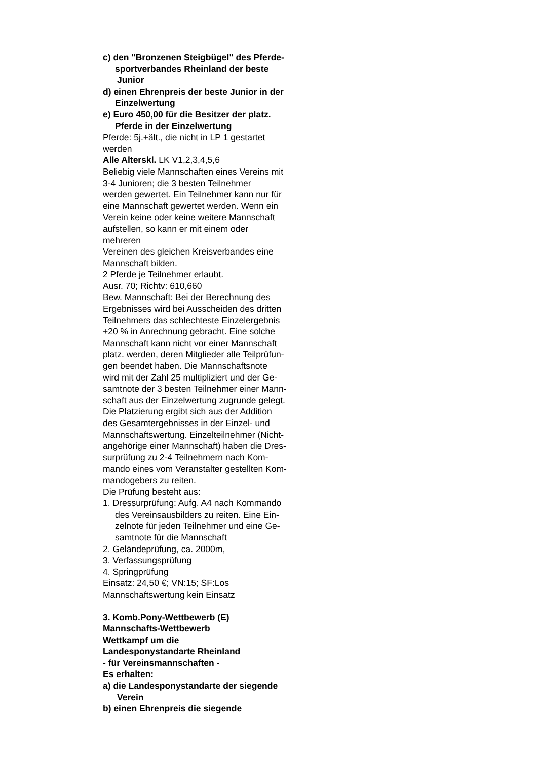c) den "Bronzenen Steigbügel" des Pferde-
sportverbandes Rheinland der beste
Junior
d) einen Ehrenpreis der beste Junior in der
Einzelwertung
e) Euro 450,00 für die Besitzer der platz.
Pferde in der Einzelwertung
Pferde: 5j.+ält., die nicht in LP 1 gestartet
werden
Alle Alterskl. LK V1,2,3,4,5,6
Beliebig viele Mannschaften eines Vereins mit
3-4 Junioren; die 3 besten Teilnehmer
werden gewertet. Ein Teilnehmer kann nur für
eine Mannschaft gewertet werden. Wenn ein
Verein keine oder keine weitere Mannschaft
aufstellen, so kann er mit einem oder
mehreren
Vereinen des gleichen Kreisverbandes eine
Mannschaft bilden.
2 Pferde je Teilnehmer erlaubt.
Ausr. 70; Richtv: 610,660
Bew. Mannschaft: Bei der Berechnung des
Ergebnisses wird bei Ausscheiden des dritten
Teilnehmers das schlechteste Einzelergebnis
+20 % in Anrechnung gebracht. Eine solche
Mannschaft kann nicht vor einer Mannschaft
platz. werden, deren Mitglieder alle Teilprüfun-
gen beendet haben. Die Mannschaftsnote
wird mit der Zahl 25 multipliziert und der Ge-
samtnote der 3 besten Teilnehmer einer Mann-
schaft aus der Einzelwertung zugrunde gelegt.
Die Platzierung ergibt sich aus der Addition
des Gesamtergebnisses in der Einzel- und
Mannschaftswertung. Einzelteilnehmer (Nicht-
angehörige einer Mannschaft) haben die Dres-
surprüfung zu 2-4 Teilnehmern nach Kom-
mando eines vom Veranstalter gestellten Kom-
mandogebers zu reiten.
Die Prüfung besteht aus:
1. Dressurprüfung: Aufg. A4 nach Kommando
des Vereinsausbilders zu reiten. Eine Ein-
zelnote für jeden Teilnehmer und eine Ge-
samtnote für die Mannschaft
2. Geländeprüfung, ca. 2000m,
3. Verfassungsprüfung
4. Springprüfung
Einsatz: 24,50 €; VN:15; SF:Los
Mannschaftswertung kein Einsatz
3. Komb.Pony-Wettbewerb (E)
Mannschafts-Wettbewerb
Wettkampf um die
Landesponystandarte Rheinland
- für Vereinsmannschaften -
Es erhalten:
a) die Landesponystandarte der siegende
Verein
b) einen Ehrenpreis die siegende